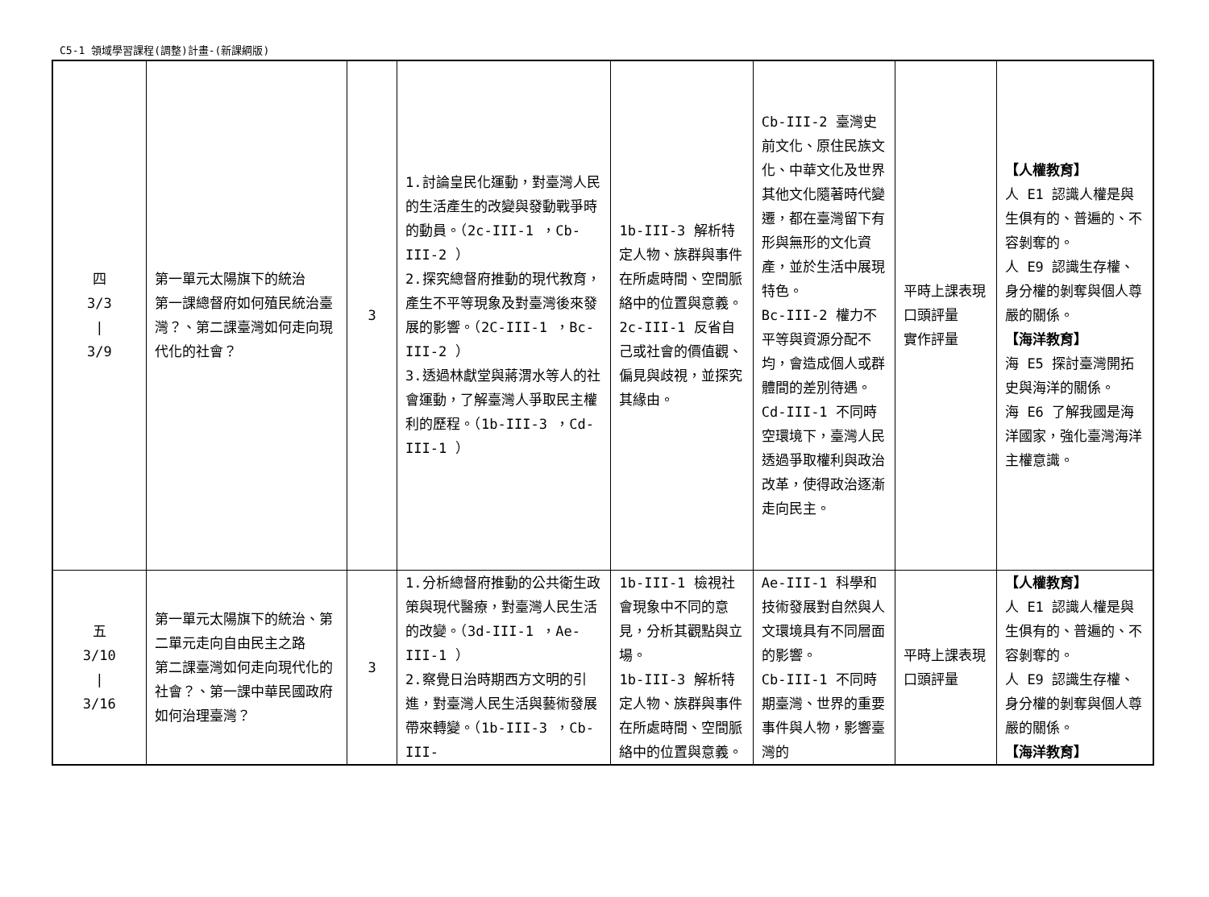C5-1 領域學習課程(調整)計畫-(新課綱版)
| 四 3/3 / 3/9 | 第一單元太陽旗下的統治 第一課總督府如何殖民統治臺灣？、第二課臺灣如何走向現代化的社會？ | 3 | 1.討論皇民化運動，對臺灣人民的生活產生的改變與發動戰爭時的動員。（2c-III-1 ，Cb-III-2 ） 2.探究總督府推動的現代教育，產生不平等現象及對臺灣後來發展的影響。（2C-III-1 ，Bc-III-2 ） 3.透過林獻堂與蔣渭水等人的社會運動，了解臺灣人爭取民主權利的歷程。（1b-III-3 ，Cd-III-1 ） | 1b-III-3 解析特定人物、族群與事件在所處時間、空間脈絡中的位置與意義。 2c-III-1 反省自己或社會的價值觀、偏見與歧視，並探究其緣由。 | Cb-III-2 臺灣史前文化、原住民族文化、中華文化及世界其他文化隨著時代變遷，都在臺灣留下有形與無形的文化資產，並於生活中展現特色。 Bc-III-2 權力不平等與資源分配不均，會造成個人或群體間的差別待遇。 Cd-III-1 不同時空環境下，臺灣人民透過爭取權利與政治改革，使得政治逐漸走向民主。 | 平時上課表現 口頭評量 實作評量 | 【人權教育】 人 E1 認識人權是與生俱有的、普遍的、不容剝奪的。 人 E9 認識生存權、身分權的剝奪與個人尊嚴的關係。 【海洋教育】 海 E5 探討臺灣開拓史與海洋的關係。 海 E6 了解我國是海洋國家，強化臺灣海洋主權意識。 |
| 五 3/10 / 3/16 | 第一單元太陽旗下的統治、第二單元走向自由民主之路 第二課臺灣如何走向現代化的社會？、第一課中華民國政府如何治理臺灣？ | 3 | 1.分析總督府推動的公共衛生政策與現代醫療，對臺灣人民生活的改變。（3d-III-1 ，Ae-III-1 ） 2.察覺日治時期西方文明的引進，對臺灣人民生活與藝術發展帶來轉變。（1b-III-3 ，Cb-III- | 1b-III-1 檢視社會現象中不同的意見，分析其觀點與立場。 1b-III-3 解析特定人物、族群與事件在所處時間、空間脈絡中的位置與意義。 | Ae-III-1 科學和技術發展對自然與人文環境具有不同層面的影響。 Cb-III-1 不同時期臺灣、世界的重要事件與人物，影響臺灣的 | 平時上課表現 口頭評量 | 【人權教育】 人 E1 認識人權是與生俱有的、普遍的、不容剝奪的。 人 E9 認識生存權、身分權的剝奪與個人尊嚴的關係。 【海洋教育】 |